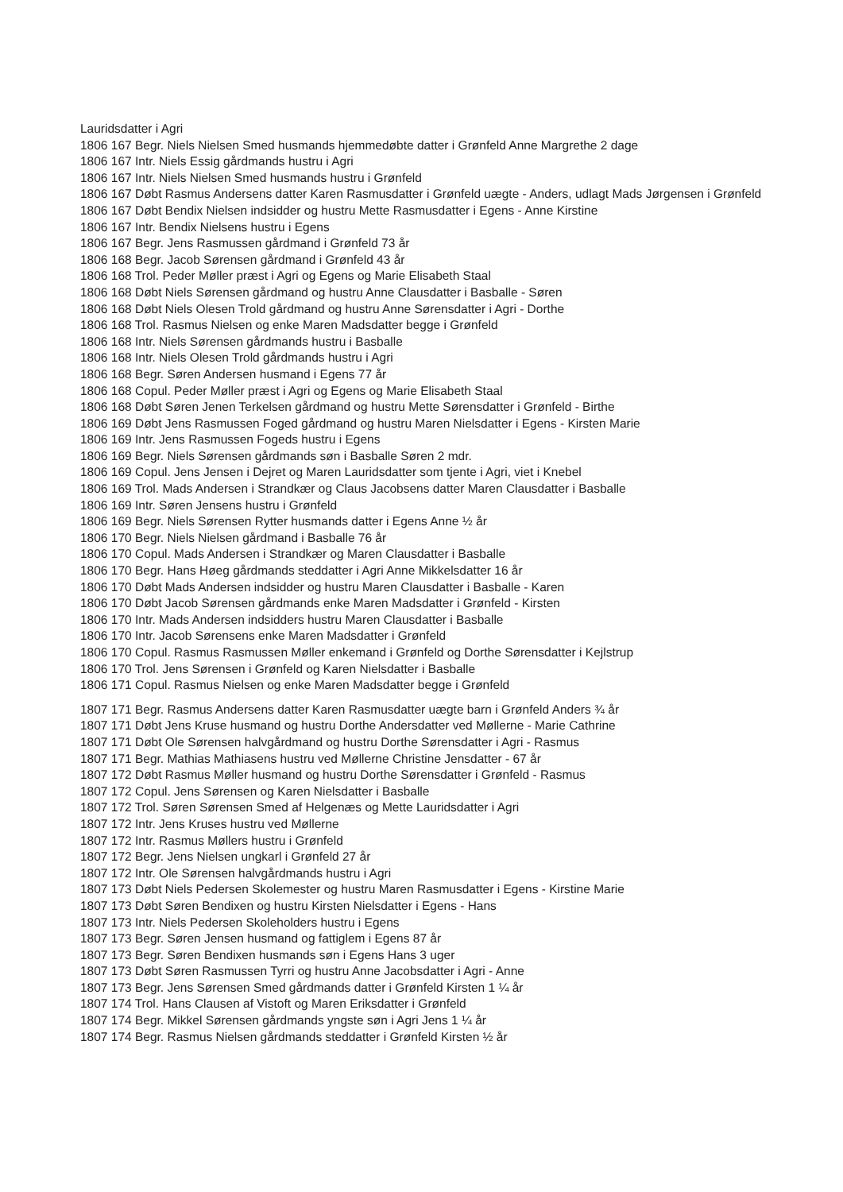Lauridsdatter i Agri
1806 167 Begr. Niels Nielsen Smed husmands hjemmedøbte datter i Grønfeld Anne Margrethe 2 dage
1806 167 Intr. Niels Essig gårdmands hustru i Agri
1806 167 Intr. Niels Nielsen Smed husmands hustru i Grønfeld
1806 167 Døbt Rasmus Andersens datter Karen Rasmusdatter i Grønfeld uægte - Anders, udlagt Mads Jørgensen i Grønfeld
1806 167 Døbt Bendix Nielsen indsidder og hustru Mette Rasmusdatter i Egens - Anne Kirstine
1806 167 Intr. Bendix Nielsens hustru i Egens
1806 167 Begr. Jens Rasmussen gårdmand i Grønfeld 73 år
1806 168 Begr. Jacob Sørensen gårdmand i Grønfeld 43 år
1806 168 Trol. Peder Møller præst i Agri og Egens og Marie Elisabeth Staal
1806 168 Døbt Niels Sørensen gårdmand og hustru Anne Clausdatter i Basballe - Søren
1806 168 Døbt Niels Olesen Trold gårdmand og hustru Anne Sørensdatter i Agri - Dorthe
1806 168 Trol. Rasmus Nielsen og enke Maren Madsdatter begge i Grønfeld
1806 168 Intr. Niels Sørensen gårdmands hustru i Basballe
1806 168 Intr. Niels Olesen Trold gårdmands hustru i Agri
1806 168 Begr. Søren Andersen husmand i Egens 77 år
1806 168 Copul. Peder Møller præst i Agri og Egens og Marie Elisabeth Staal
1806 168 Døbt Søren Jenen Terkelsen gårdmand og hustru Mette Sørensdatter i Grønfeld - Birthe
1806 169 Døbt Jens Rasmussen Foged gårdmand og hustru Maren Nielsdatter i Egens - Kirsten Marie
1806 169 Intr. Jens Rasmussen Fogeds hustru i Egens
1806 169 Begr. Niels Sørensen gårdmands søn i Basballe Søren 2 mdr.
1806 169 Copul. Jens Jensen i Dejret og Maren Lauridsdatter som tjente i Agri, viet i Knebel
1806 169 Trol. Mads Andersen i Strandkær og Claus Jacobsens datter Maren Clausdatter i Basballe
1806 169 Intr. Søren Jensens hustru i Grønfeld
1806 169 Begr. Niels Sørensen Rytter husmands datter i Egens Anne ½ år
1806 170 Begr. Niels Nielsen gårdmand i Basballe 76 år
1806 170 Copul. Mads Andersen i Strandkær og Maren Clausdatter i Basballe
1806 170 Begr. Hans Høeg gårdmands steddatter i Agri Anne Mikkelsdatter 16 år
1806 170 Døbt Mads Andersen indsidder og hustru Maren Clausdatter i Basballe - Karen
1806 170 Døbt Jacob Sørensen gårdmands enke Maren Madsdatter i Grønfeld - Kirsten
1806 170 Intr. Mads Andersen indsidders hustru Maren Clausdatter i Basballe
1806 170 Intr. Jacob Sørensens enke Maren Madsdatter i Grønfeld
1806 170 Copul. Rasmus Rasmussen Møller enkemand i Grønfeld og Dorthe Sørensdatter i Kejlstrup
1806 170 Trol. Jens Sørensen i Grønfeld og Karen Nielsdatter i Basballe
1806 171 Copul. Rasmus Nielsen og enke Maren Madsdatter begge i Grønfeld
1807 171 Begr. Rasmus Andersens datter Karen Rasmusdatter uægte barn i Grønfeld Anders ¾ år
1807 171 Døbt Jens Kruse husmand og hustru Dorthe Andersdatter ved Møllerne - Marie Cathrine
1807 171 Døbt Ole Sørensen halvgårdmand og hustru Dorthe Sørensdatter i Agri - Rasmus
1807 171 Begr. Mathias Mathiasens hustru ved Møllerne Christine Jensdatter - 67 år
1807 172 Døbt Rasmus Møller husmand og hustru Dorthe Sørensdatter i Grønfeld - Rasmus
1807 172 Copul. Jens Sørensen og Karen Nielsdatter i Basballe
1807 172 Trol. Søren Sørensen Smed af Helgenæs og Mette Lauridsdatter i Agri
1807 172 Intr. Jens Kruses hustru ved Møllerne
1807 172 Intr. Rasmus Møllers hustru i Grønfeld
1807 172 Begr. Jens Nielsen ungkarl i Grønfeld 27 år
1807 172 Intr. Ole Sørensen halvgårdmands hustru i Agri
1807 173 Døbt Niels Pedersen Skolemester og hustru Maren Rasmusdatter i Egens - Kirstine Marie
1807 173 Døbt Søren Bendixen og hustru Kirsten Nielsdatter i Egens - Hans
1807 173 Intr. Niels Pedersen Skoleholders hustru i Egens
1807 173 Begr. Søren Jensen husmand og fattiglem i Egens 87 år
1807 173 Begr. Søren Bendixen husmands søn i Egens Hans 3 uger
1807 173 Døbt Søren Rasmussen Tyrri og hustru Anne Jacobsdatter i Agri - Anne
1807 173 Begr. Jens Sørensen Smed gårdmands datter i Grønfeld Kirsten 1 ¼ år
1807 174 Trol. Hans Clausen af Vistoft og Maren Eriksdatter i Grønfeld
1807 174 Begr. Mikkel Sørensen gårdmands yngste søn i Agri Jens 1 ¼ år
1807 174 Begr. Rasmus Nielsen gårdmands steddatter i Grønfeld Kirsten ½ år